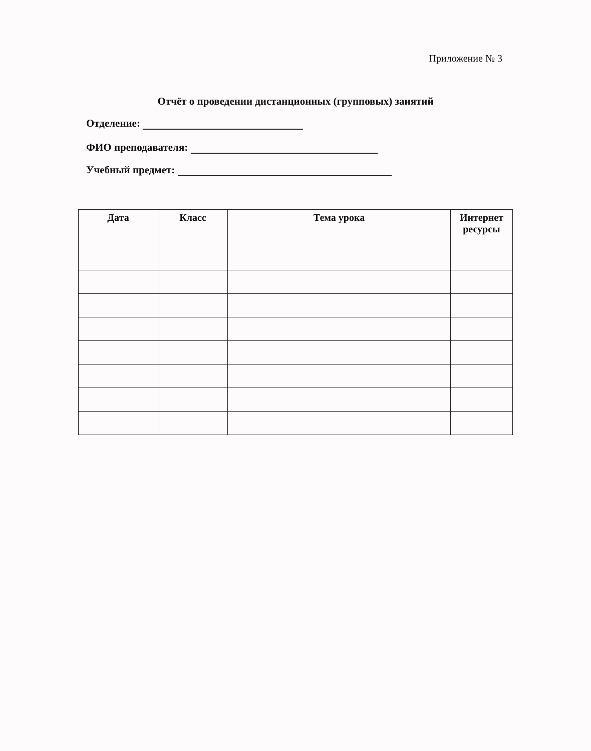Приложение № 3
Отчёт о проведении дистанционных (групповых) занятий
Отделение:
ФИО преподавателя:
Учебный предмет:
| Дата | Класс | Тема урока | Интернет ресурсы |
| --- | --- | --- | --- |